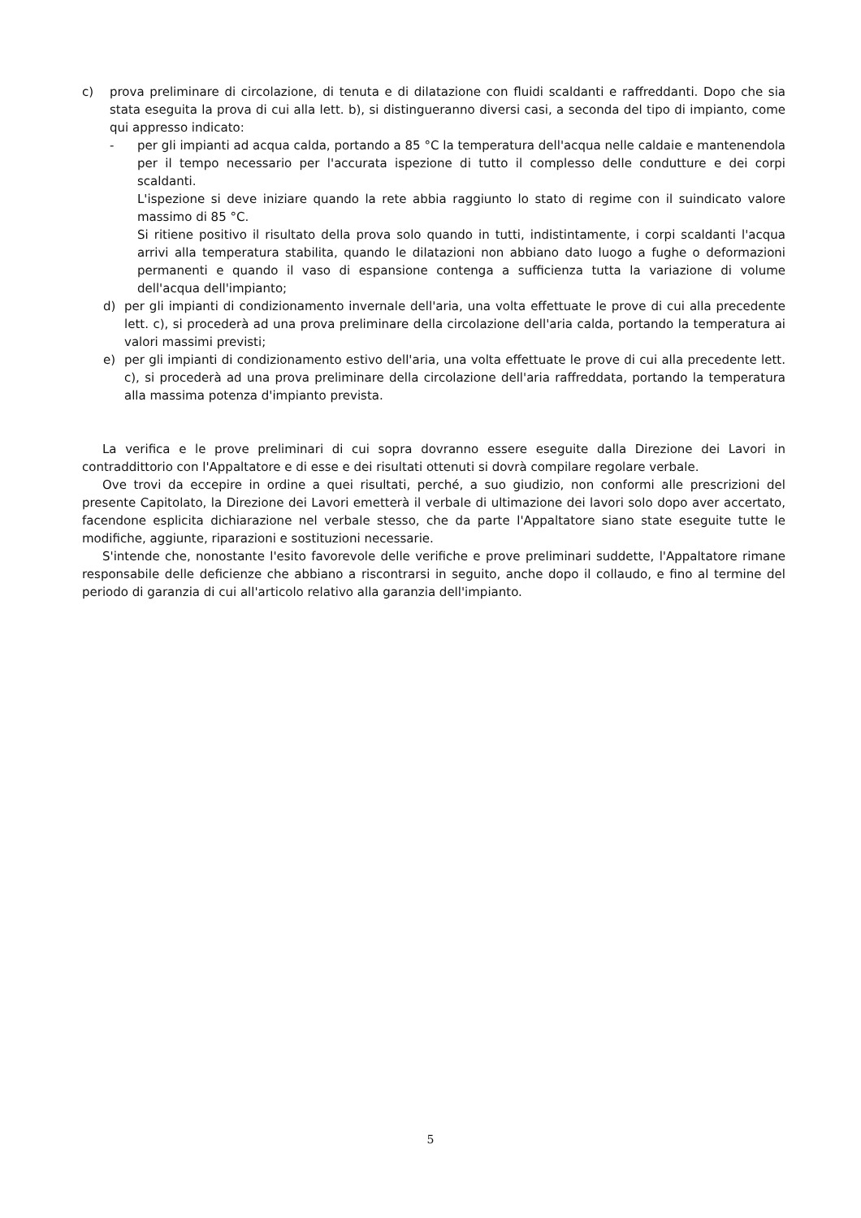c) prova preliminare di circolazione, di tenuta e di dilatazione con fluidi scaldanti e raffreddanti. Dopo che sia stata eseguita la prova di cui alla lett. b), si distingueranno diversi casi, a seconda del tipo di impianto, come qui appresso indicato:
- per gli impianti ad acqua calda, portando a 85 °C la temperatura dell'acqua nelle caldaie e mantenendola per il tempo necessario per l'accurata ispezione di tutto il complesso delle condutture e dei corpi scaldanti.
L'ispezione si deve iniziare quando la rete abbia raggiunto lo stato di regime con il suindicato valore massimo di 85 °C.
Si ritiene positivo il risultato della prova solo quando in tutti, indistintamente, i corpi scaldanti l'acqua arrivi alla temperatura stabilita, quando le dilatazioni non abbiano dato luogo a fughe o deformazioni permanenti e quando il vaso di espansione contenga a sufficienza tutta la variazione di volume dell'acqua dell'impianto;
d) per gli impianti di condizionamento invernale dell'aria, una volta effettuate le prove di cui alla precedente lett. c), si procederà ad una prova preliminare della circolazione dell'aria calda, portando la temperatura ai valori massimi previsti;
e) per gli impianti di condizionamento estivo dell'aria, una volta effettuate le prove di cui alla precedente lett. c), si procederà ad una prova preliminare della circolazione dell'aria raffreddata, portando la temperatura alla massima potenza d'impianto prevista.
La verifica e le prove preliminari di cui sopra dovranno essere eseguite dalla Direzione dei Lavori in contraddittorio con l'Appaltatore e di esse e dei risultati ottenuti si dovrà compilare regolare verbale.
Ove trovi da eccepire in ordine a quei risultati, perché, a suo giudizio, non conformi alle prescrizioni del presente Capitolato, la Direzione dei Lavori emetterà il verbale di ultimazione dei lavori solo dopo aver accertato, facendone esplicita dichiarazione nel verbale stesso, che da parte l'Appaltatore siano state eseguite tutte le modifiche, aggiunte, riparazioni e sostituzioni necessarie.
S'intende che, nonostante l'esito favorevole delle verifiche e prove preliminari suddette, l'Appaltatore rimane responsabile delle deficienze che abbiano a riscontrarsi in seguito, anche dopo il collaudo, e fino al termine del periodo di garanzia di cui all'articolo relativo alla garanzia dell'impianto.
5